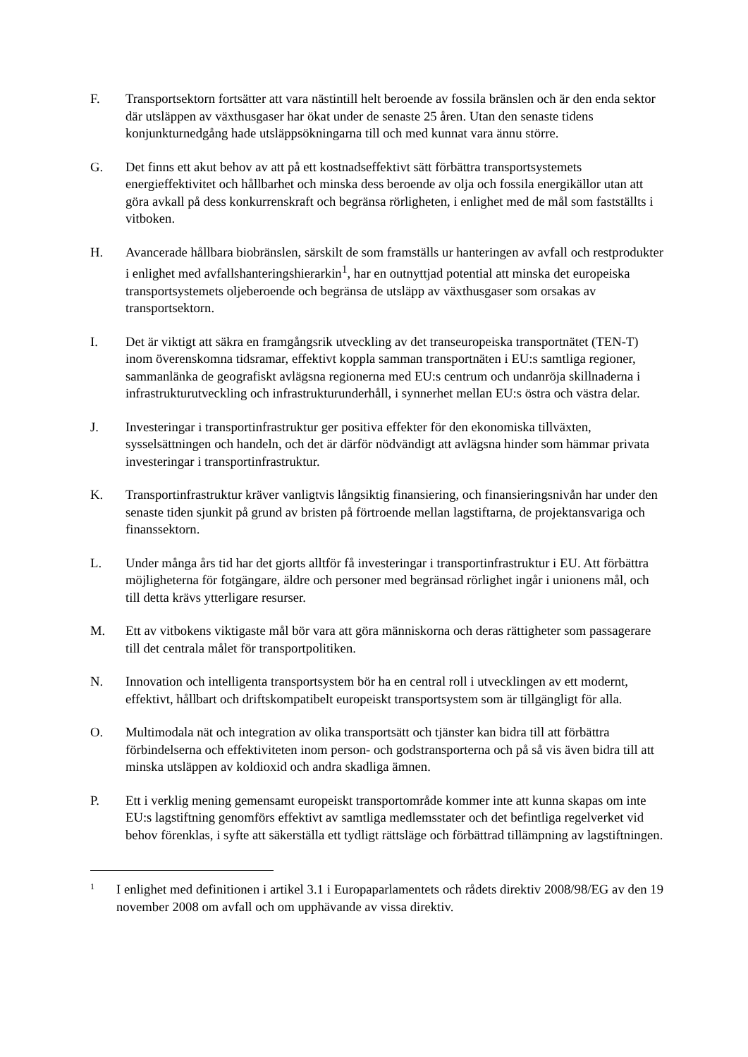F. Transportsektorn fortsätter att vara nästintill helt beroende av fossila bränslen och är den enda sektor där utsläppen av växthusgaser har ökat under de senaste 25 åren. Utan den senaste tidens konjunkturnedgång hade utsläppsökningarna till och med kunnat vara ännu större.
G. Det finns ett akut behov av att på ett kostnadseffektivt sätt förbättra transportsystemets energieffektivitet och hållbarhet och minska dess beroende av olja och fossila energikällor utan att göra avkall på dess konkurrenskraft och begränsa rörligheten, i enlighet med de mål som fastställts i vitboken.
H. Avancerade hållbara biobränslen, särskilt de som framställs ur hanteringen av avfall och restprodukter i enlighet med avfallshanteringshierarkin<sup>1</sup>, har en outnyttjad potential att minska det europeiska transportsystemets oljeberoende och begränsa de utsläpp av växthusgaser som orsakas av transportsektorn.
I. Det är viktigt att säkra en framgångsrik utveckling av det transeuropeiska transportnätet (TEN-T) inom överenskomna tidsramar, effektivt koppla samman transportnäten i EU:s samtliga regioner, sammanlänka de geografiskt avlägsna regionerna med EU:s centrum och undanröja skillnaderna i infrastrukturutveckling och infrastrukturunderhåll, i synnerhet mellan EU:s östra och västra delar.
J. Investeringar i transportinfrastruktur ger positiva effekter för den ekonomiska tillväxten, sysselsättningen och handeln, och det är därför nödvändigt att avlägsna hinder som hämmar privata investeringar i transportinfrastruktur.
K. Transportinfrastruktur kräver vanligtvis långsiktig finansiering, och finansieringsnivån har under den senaste tiden sjunkit på grund av bristen på förtroende mellan lagstiftarna, de projektansvariga och finanssektorn.
L. Under många års tid har det gjorts alltför få investeringar i transportinfrastruktur i EU. Att förbättra möjligheterna för fotgängare, äldre och personer med begränsad rörlighet ingår i unionens mål, och till detta krävs ytterligare resurser.
M. Ett av vitbokens viktigaste mål bör vara att göra människorna och deras rättigheter som passagerare till det centrala målet för transportpolitiken.
N. Innovation och intelligenta transportsystem bör ha en central roll i utvecklingen av ett modernt, effektivt, hållbart och driftskompatibelt europeiskt transportsystem som är tillgängligt för alla.
O. Multimodala nät och integration av olika transportsätt och tjänster kan bidra till att förbättra förbindelserna och effektiviteten inom person- och godstransporterna och på så vis även bidra till att minska utsläppen av koldioxid och andra skadliga ämnen.
P. Ett i verklig mening gemensamt europeiskt transportområde kommer inte att kunna skapas om inte EU:s lagstiftning genomförs effektivt av samtliga medlemsstater och det befintliga regelverket vid behov förenklas, i syfte att säkerställa ett tydligt rättsläge och förbättrad tillämpning av lagstiftningen.
1
I enlighet med definitionen i artikel 3.1 i Europaparlamentets och rådets direktiv 2008/98/EG av den 19 november 2008 om avfall och om upphävande av vissa direktiv.